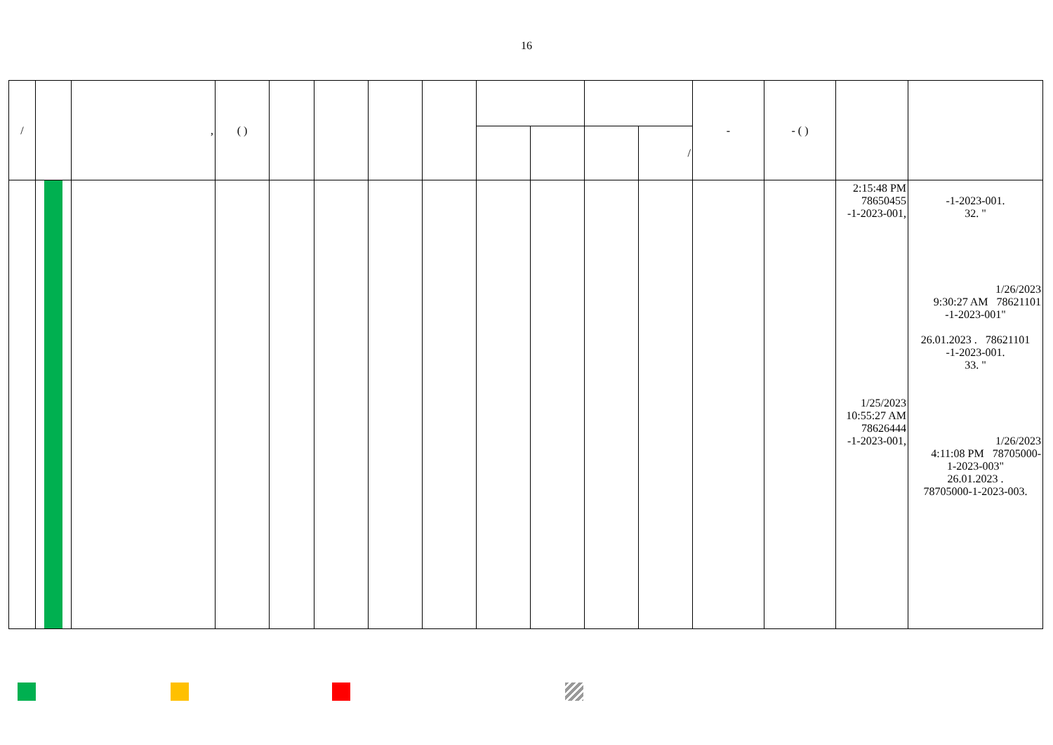16
| / | | , | ( ) | | | | | | | | | - | - ( ) | | |
| --- | --- | --- | --- | --- | --- | --- | --- | --- | --- | --- | --- | --- | --- | --- | --- |
| | | | | | | | | | | | / | | | | |
| | | | | | | | | | | | | | | 2:15:48 PM 78650455 -1-2023-001, 1/25/2023 10:55:27 AM 78626444 -1-2023-001, | -1-2023-001. 32. " 1/26/2023 9:30:27 AM 78621101 -1-2023-001" 26.01.2023 . 78621101 -1-2023-001. 33. " 1/26/2023 4:11:08 PM 78705000- 1-2023-003" 26.01.2023 . 78705000-1-2023-003. |